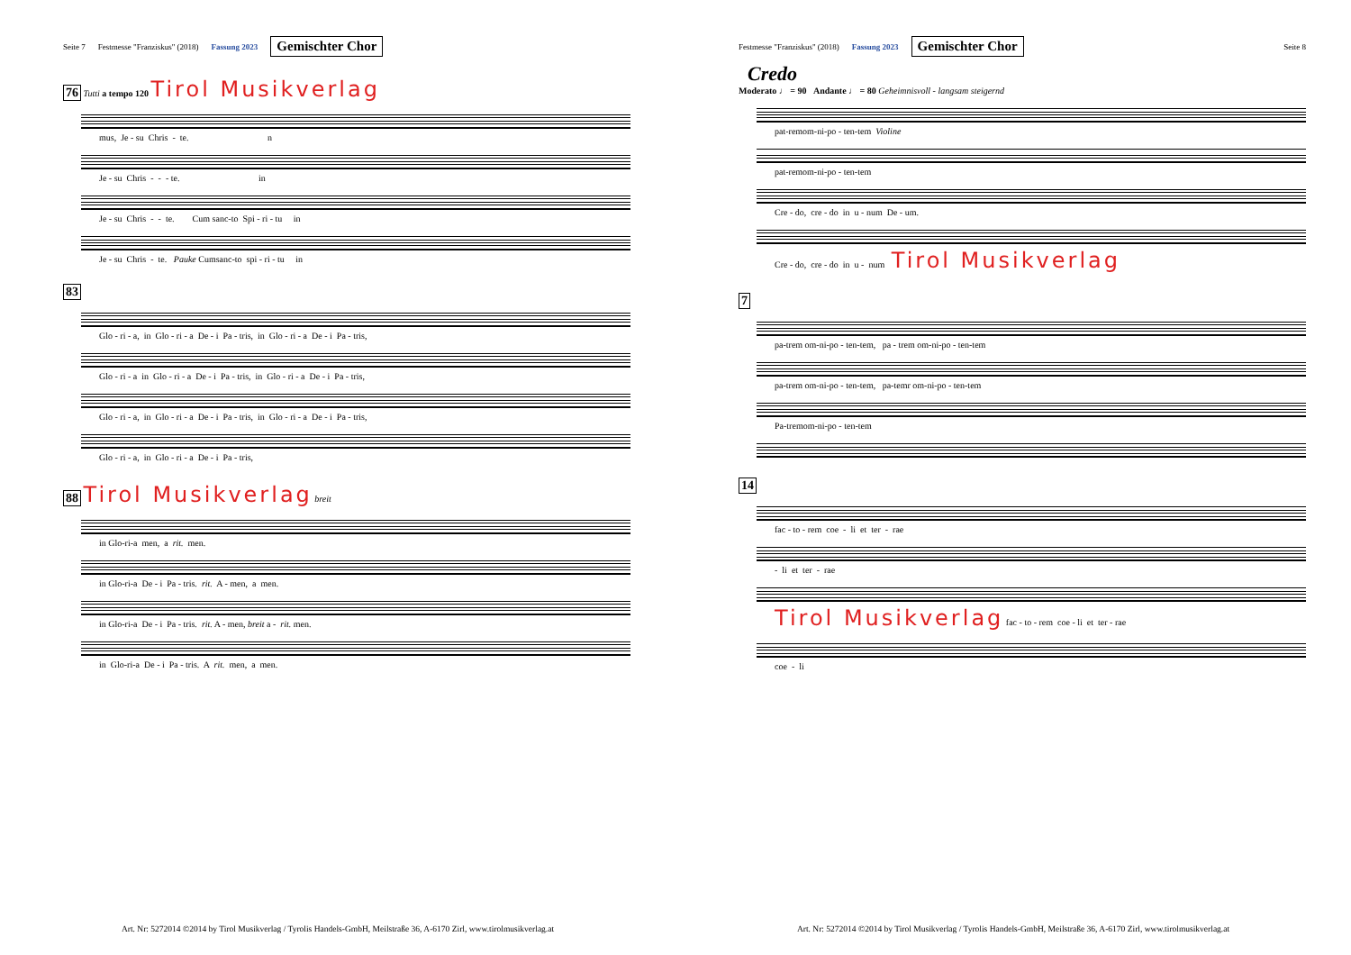Seite 7 Festmesse "Franziskus" (2018) Fassung 2023 Gemischter Chor
76 Tutti a tempo 120 Tirol Musikverlag
mus, Je - su Chris - te. n
Je - su Chris - - - te. in
Je - su Chris - - te. Cum sanc-to Spi - ri - tu in
Je - su Chris - te. Pauke Cumsanc-to spi - ri - tu in
83
Glo - ri - a, in Glo - ri - a De - i Pa - tris, in Glo - ri - a De - i Pa - tris,
Glo - ri - a in Glo - ri - a De - i Pa - tris, in Glo - ri - a De - i Pa - tris,
Glo - ri - a, in Glo - ri - a De - i Pa - tris, in Glo - ri - a De - i Pa - tris,
Glo - ri - a, in Glo - ri - a De - i Pa - tris,
88 Tirol Musikverlag breit
in Glo-ri-a men, a rit. men.
in Glo-ri-a De - i Pa - tris. rit. A - men, a men.
in Glo-ri-a De - i Pa - tris. rit. A - men, breit a - rit. men.
in Glo-ri-a De - i Pa - tris. A rit. men, a men.
Art. Nr: 5272014 ©2014 by Tirol Musikverlag / Tyrolis Handels-GmbH, Meilstraße 36, A-6170 Zirl, www.tirolmusikverlag.at
Festmesse "Franziskus" (2018) Fassung 2023 Gemischter Chor Seite 8
Credo
Moderato ♩ = 90 Andante ♩ = 80 Geheimnisvoll - langsam steigernd
pat-remom-ni-po - ten-tem Violine
pat-remom-ni-po - ten-tem
Cre - do, cre - do in u - num De - um.
Cre - do, cre - do in u - num Tirol Musikverlag
7
pa-trem om-ni-po - ten-tem, pa - trem om-ni-po - ten-tem
pa-trem om-ni-po - ten-tem, pa-temr om-ni-po - ten-tem
Pa-tremom-ni-po - ten-tem
14
fac - to - rem coe - li et ter - rae
- li et ter - rae
Tirol Musikverlag fac - to - rem coe - li et ter - rae
coe - li
Art. Nr: 5272014 ©2014 by Tirol Musikverlag / Tyrolis Handels-GmbH, Meilstraße 36, A-6170 Zirl, www.tirolmusikverlag.at